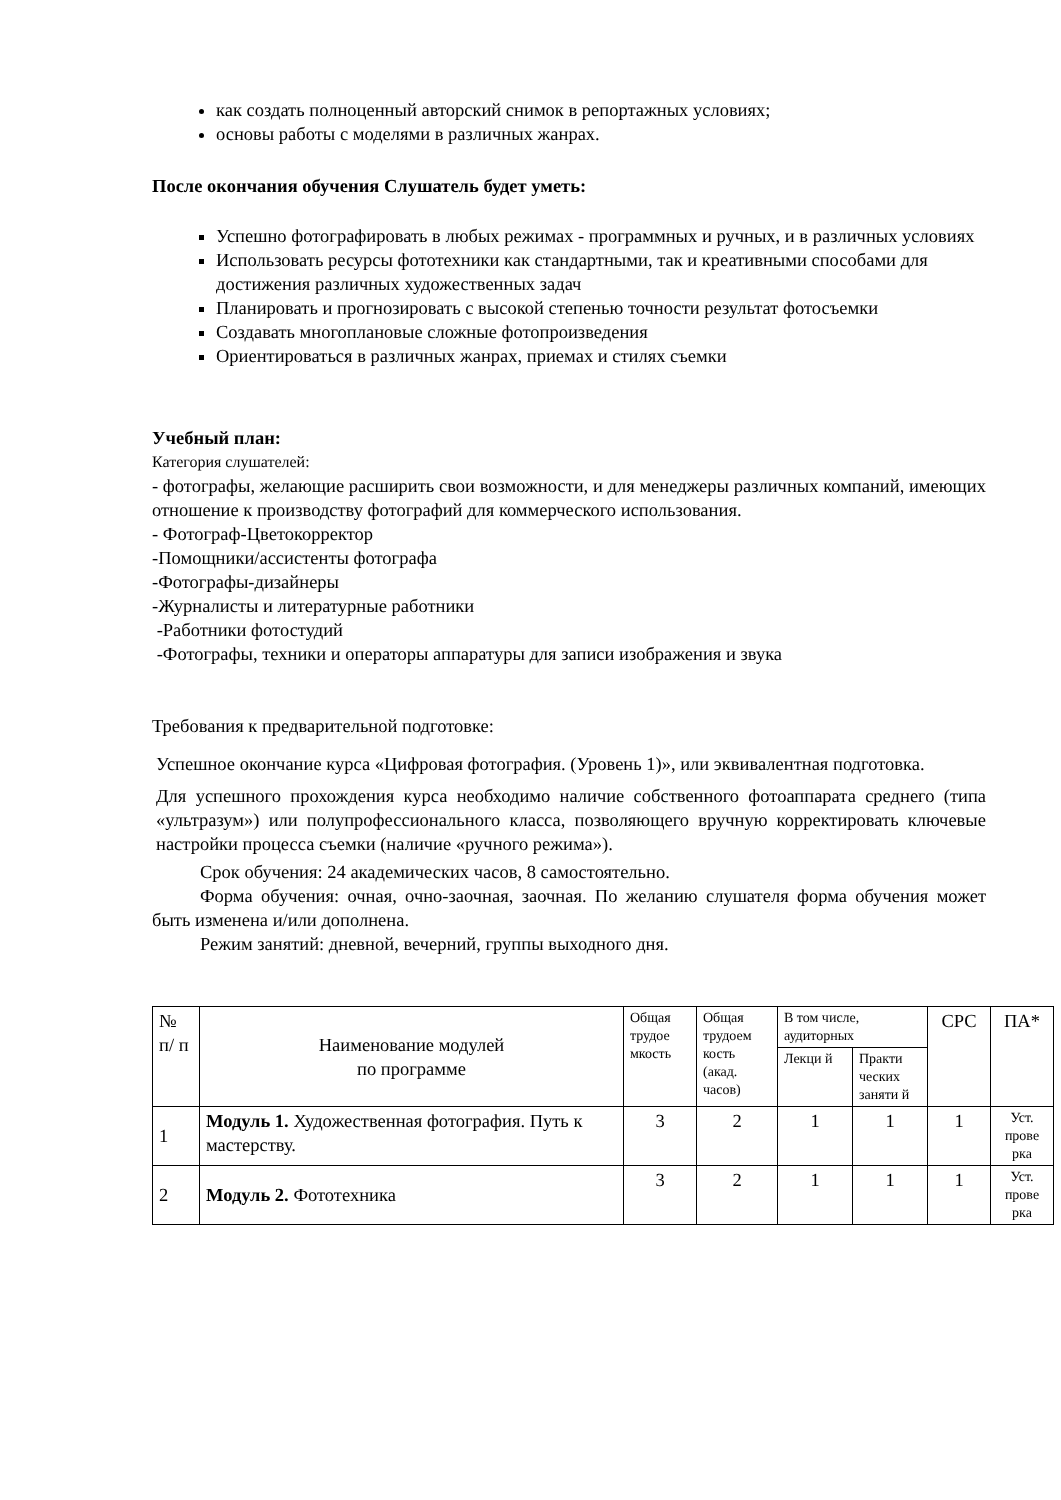как создать полноценный авторский снимок в репортажных условиях;
основы работы с моделями в различных жанрах.
После окончания обучения Слушатель будет уметь:
Успешно фотографировать в любых режимах - программных и ручных, и в различных условиях
Использовать ресурсы фототехники как стандартными, так и креативными способами для достижения различных художественных задач
Планировать и прогнозировать с высокой степенью точности результат фотосъемки
Создавать многоплановые сложные фотопроизведения
Ориентироваться в различных жанрах, приемах и стилях съемки
Учебный план:
Категория слушателей:
- фотографы, желающие расширить свои возможности, и для менеджеры различных компаний, имеющих отношение к производству фотографий для коммерческого использования.
- Фотограф-Цветокорректор
-Помощники/ассистенты фотографа
-Фотографы-дизайнеры
-Журналисты и литературные работники
-Работники фотостудий
-Фотографы, техники и операторы аппаратуры для записи изображения и звука
Требования к предварительной подготовке:
Успешное окончание курса «Цифровая фотография. (Уровень 1)», или эквивалентная подготовка.
Для успешного прохождения курса необходимо наличие собственного фотоаппарата среднего (типа «ультразум») или полупрофессионального класса, позволяющего вручную корректировать ключевые настройки процесса съемки (наличие «ручного режима»).
Срок обучения: 24 академических часов, 8 самостоятельно.
Форма обучения: очная, очно-заочная, заочная. По желанию слушателя форма обучения может быть изменена и/или дополнена.
Режим занятий: дневной, вечерний, группы выходного дня.
| № п/ п | Наименование модулей по программе | Общая трудое мкость | Общая трудоем кость (акад. часов) | В том числе, аудиторных | | СРС | ПА* |
| --- | --- | --- | --- | --- | --- | --- | --- |
| | | | | Лекци й | Практи ческих заняти й | | |
| 1 | Модуль 1. Художественная фотография. Путь к мастерству. | 3 | 2 | 1 | 1 | 1 | Уст. прове рка |
| 2 | Модуль 2. Фототехника | 3 | 2 | 1 | 1 | 1 | Уст. прове рка |